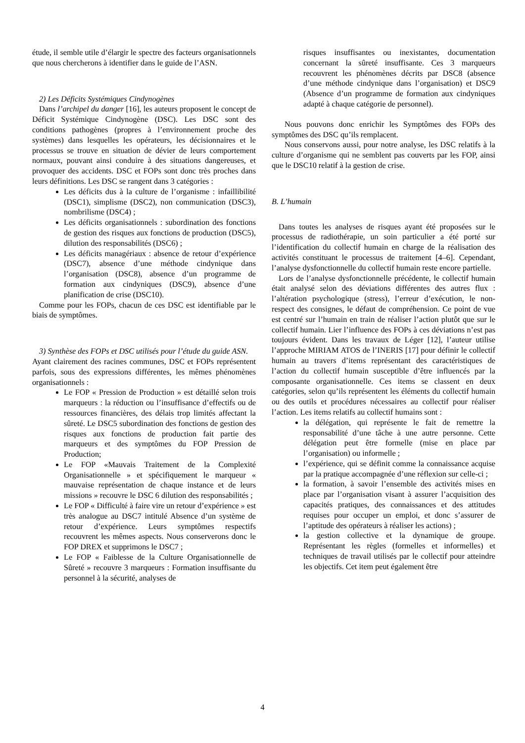étude, il semble utile d’élargir le spectre des facteurs organisationnels que nous chercherons à identifier dans le guide de l’ASN.
2) Les Déficits Systémiques Cindynogènes
Dans l’archipel du danger [16], les auteurs proposent le concept de Déficit Systémique Cindynogène (DSC). Les DSC sont des conditions pathogènes (propres à l’environnement proche des systèmes) dans lesquelles les opérateurs, les décisionnaires et le processus se trouve en situation de dévier de leurs comportement normaux, pouvant ainsi conduire à des situations dangereuses, et provoquer des accidents. DSC et FOPs sont donc très proches dans leurs définitions. Les DSC se rangent dans 3 catégories :
Les déficits dus à la culture de l’organisme : infaillibilité (DSC1), simplisme (DSC2), non communication (DSC3), nombrilisme (DSC4) ;
Les déficits organisationnels : subordination des fonctions de gestion des risques aux fonctions de production (DSC5), dilution des responsabilités (DSC6) ;
Les déficits managériaux : absence de retour d’expérience (DSC7), absence d’une méthode cindynique dans l’organisation (DSC8), absence d’un programme de formation aux cindyniques (DSC9), absence d’une planification de crise (DSC10).
Comme pour les FOPs, chacun de ces DSC est identifiable par le biais de symptômes.
3) Synthèse des FOPs et DSC utilisés pour l’étude du guide ASN.
Ayant clairement des racines communes, DSC et FOPs représentent parfois, sous des expressions différentes, les mêmes phénomènes organisationnels :
Le FOP « Pression de Production » est détaillé selon trois marqueurs : la réduction ou l’insuffisance d’effectifs ou de ressources financières, des délais trop limités affectant la sûreté. Le DSC5 subordination des fonctions de gestion des risques aux fonctions de production fait partie des marqueurs et des symptômes du FOP Pression de Production;
Le FOP «Mauvais Traitement de la Complexité Organisationnelle » et spécifiquement le marqueur « mauvaise représentation de chaque instance et de leurs missions » recouvre le DSC 6 dilution des responsabilités ;
Le FOP « Difficulté à faire vire un retour d’expérience » est très analogue au DSC7 intitulé Absence d’un système de retour d’expérience. Leurs symptômes respectifs recouvrent les mêmes aspects. Nous conserverons donc le FOP DREX et supprimons le DSC7 ;
Le FOP « Faiblesse de la Culture Organisationnelle de Sûreté » recouvre 3 marqueurs : Formation insuffisante du personnel à la sécurité, analyses de
risques insuffisantes ou inexistantes, documentation concernant la sûreté insuffisante. Ces 3 marqueurs recouvrent les phénomènes décrits par DSC8 (absence d’une méthode cindynique dans l’organisation) et DSC9 (Absence d’un programme de formation aux cindyniques adapté à chaque catégorie de personnel).
Nous pouvons donc enrichir les Symptômes des FOPs des symptômes des DSC qu’ils remplacent.
Nous conservons aussi, pour notre analyse, les DSC relatifs à la culture d’organisme qui ne semblent pas couverts par les FOP, ainsi que le DSC10 relatif à la gestion de crise.
B. L’humain
Dans toutes les analyses de risques ayant été proposées sur le processus de radiothérapie, un soin particulier a été porté sur l’identification du collectif humain en charge de la réalisation des activités constituant le processus de traitement [4–6]. Cependant, l’analyse dysfonctionnelle du collectif humain reste encore partielle.
Lors de l’analyse dysfonctionnelle précédente, le collectif humain était analysé selon des déviations différentes des autres flux : l’altération psychologique (stress), l’erreur d’exécution, le non-respect des consignes, le défaut de compréhension. Ce point de vue est centré sur l’humain en train de réaliser l’action plutôt que sur le collectif humain. Lier l’influence des FOPs à ces déviations n’est pas toujours évident. Dans les travaux de Léger [12], l’auteur utilise l’approche MIRIAM ATOS de l’INERIS [17] pour définir le collectif humain au travers d’items représentant des caractéristiques de l’action du collectif humain susceptible d’être influencés par la composante organisationnelle. Ces items se classent en deux catégories, selon qu’ils représentent les éléments du collectif humain ou des outils et procédures nécessaires au collectif pour réaliser l’action. Les items relatifs au collectif humains sont :
la délégation, qui représente le fait de remettre la responsabilité d’une tâche à une autre personne. Cette délégation peut être formelle (mise en place par l’organisation) ou informelle ;
l’expérience, qui se définit comme la connaissance acquise par la pratique accompagnée d’une réflexion sur celle-ci ;
la formation, à savoir l’ensemble des activités mises en place par l’organisation visant à assurer l’acquisition des capacités pratiques, des connaissances et des attitudes requises pour occuper un emploi, et donc s’assurer de l’aptitude des opérateurs à réaliser les actions) ;
la gestion collective et la dynamique de groupe. Représentant les règles (formelles et informelles) et techniques de travail utilisés par le collectif pour atteindre les objectifs. Cet item peut également être
4